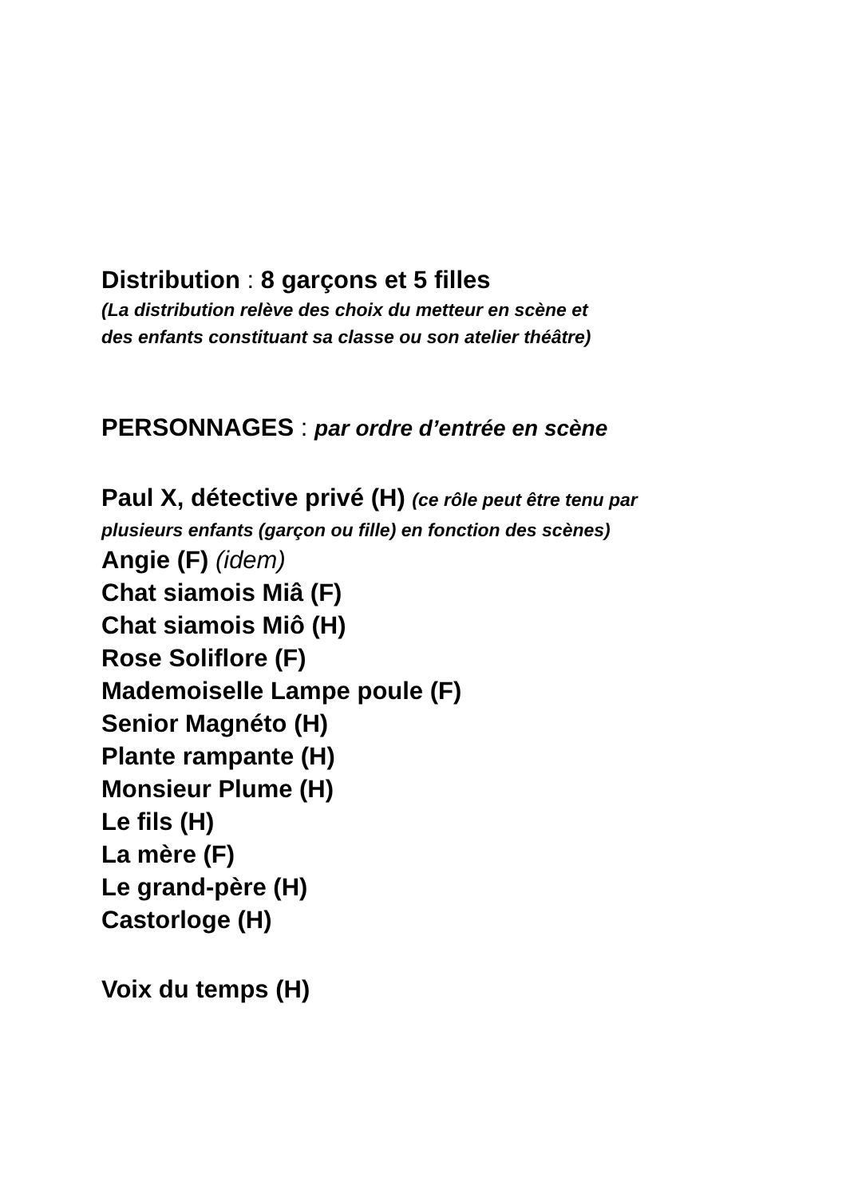Distribution : 8 garçons et 5 filles
(La distribution relève des choix du metteur en scène et
des enfants constituant sa classe ou son atelier théâtre)
PERSONNAGES : par ordre d’entrée en scène
Paul X, détective privé (H) (ce rôle peut être tenu par
plusieurs enfants (garçon ou fille) en fonction des scènes)
Angie (F) (idem)
Chat siamois Miâ (F)
Chat siamois Miô (H)
Rose Soliflore (F)
Mademoiselle Lampe poule (F)
Senior Magnéto (H)
Plante rampante (H)
Monsieur Plume (H)
Le fils (H)
La mère (F)
Le grand-père (H)
Castorloge (H)
Voix du temps (H)